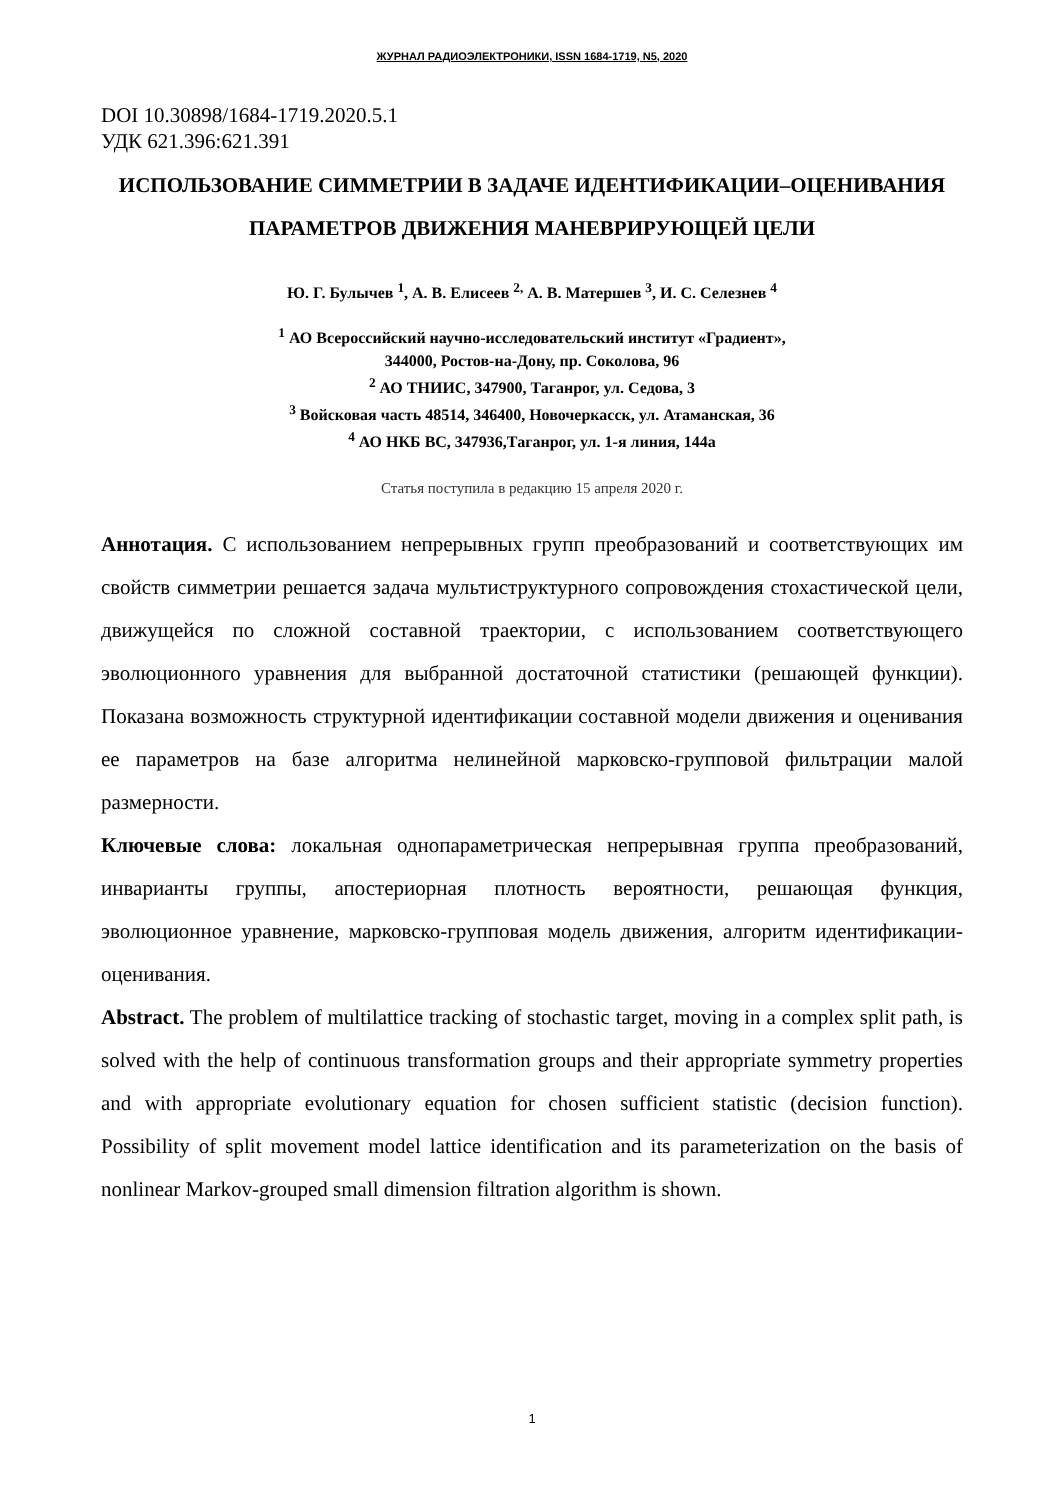ЖУРНАЛ РАДИОЭЛЕКТРОНИКИ, ISSN 1684-1719, N5, 2020
DOI 10.30898/1684-1719.2020.5.1
УДК 621.396:621.391
ИСПОЛЬЗОВАНИЕ СИММЕТРИИ В ЗАДАЧЕ ИДЕНТИФИКАЦИИ–ОЦЕНИВАНИЯ ПАРАМЕТРОВ ДВИЖЕНИЯ МАНЕВРИРУЮЩЕЙ ЦЕЛИ
Ю. Г. Булычев <sup>1</sup>, А. В. Елисеев <sup>2,</sup> А. В. Матершев <sup>3</sup>, И. С. Селезнев <sup>4</sup>
<sup>1</sup> АО Всероссийский научно-исследовательский институт «Градиент»,
344000, Ростов-на-Дону, пр. Соколова, 96
<sup>2</sup> АО ТНИИС, 347900, Таганрог, ул. Седова, 3
<sup>3</sup> Войсковая часть 48514, 346400, Новочеркасск, ул. Атаманская, 36
<sup>4</sup> АО НКБ ВС, 347936,Таганрог, ул. 1-я линия, 144а
Статья поступила в редакцию 15 апреля 2020 г.
Аннотация. С использованием непрерывных групп преобразований и соответствующих им свойств симметрии решается задача мультиструктурного сопровождения стохастической цели, движущейся по сложной составной траектории, с использованием соответствующего эволюционного уравнения для выбранной достаточной статистики (решающей функции). Показана возможность структурной идентификации составной модели движения и оценивания ее параметров на базе алгоритма нелинейной марковско-групповой фильтрации малой размерности.
Ключевые слова: локальная однопараметрическая непрерывная группа преобразований, инварианты группы, апостериорная плотность вероятности, решающая функция, эволюционное уравнение, марковско-групповая модель движения, алгоритм идентификации-оценивания.
Abstract. The problem of multilattice tracking of stochastic target, moving in a complex split path, is solved with the help of continuous transformation groups and their appropriate symmetry properties and with appropriate evolutionary equation for chosen sufficient statistic (decision function). Possibility of split movement model lattice identification and its parameterization on the basis of nonlinear Markov-grouped small dimension filtration algorithm is shown.
1